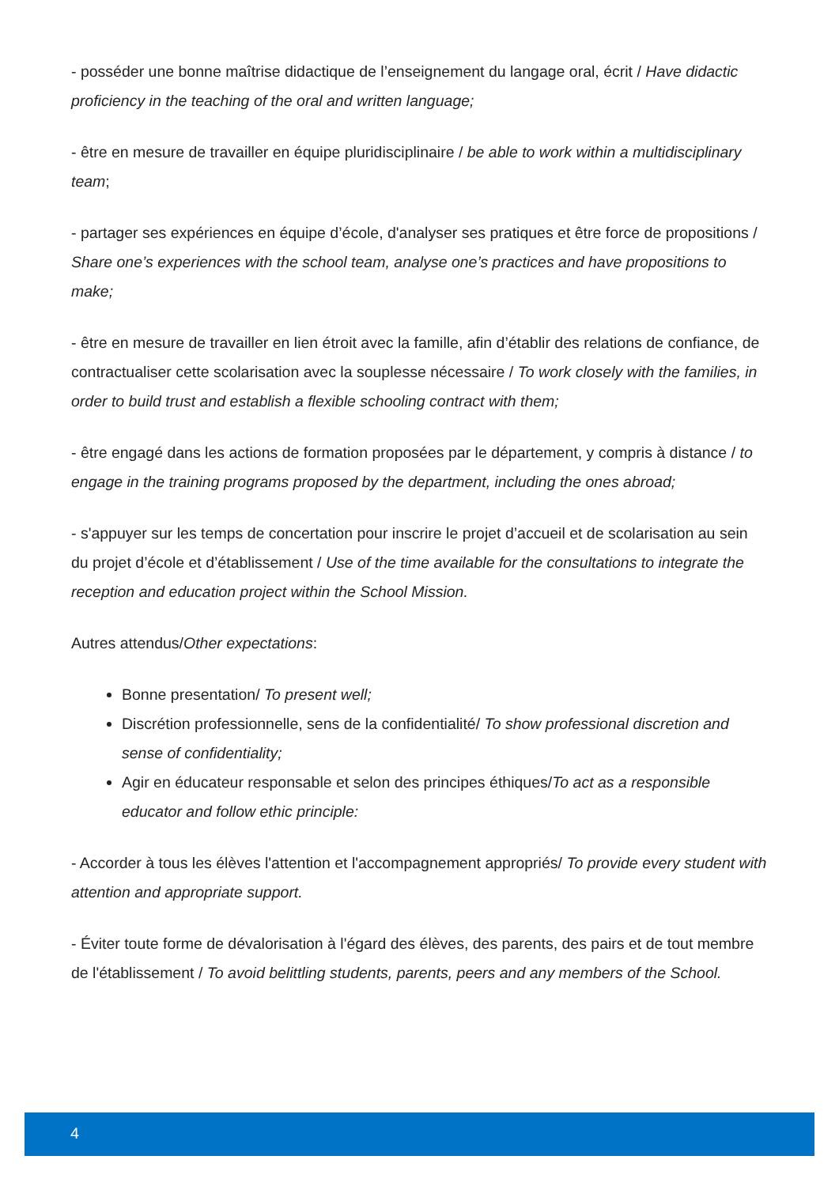- posséder une bonne maîtrise didactique de l’enseignement du langage oral, écrit / Have didactic proficiency in the teaching of the oral and written language;
- être en mesure de travailler en équipe pluridisciplinaire / be able to work within a multidisciplinary team;
- partager ses expériences en équipe d’école, d'analyser ses pratiques et être force de propositions / Share one’s experiences with the school team, analyse one’s practices and have propositions to make;
- être en mesure de travailler en lien étroit avec la famille, afin d’établir des relations de confiance, de contractualiser cette scolarisation avec la souplesse nécessaire / To work closely with the families, in order to build trust and establish a flexible schooling contract with them;
- être engagé dans les actions de formation proposées par le département, y compris à distance / to engage in the training programs proposed by the department, including the ones abroad;
- s'appuyer sur les temps de concertation pour inscrire le projet d’accueil et de scolarisation au sein du projet d’école et d’établissement / Use of the time available for the consultations to integrate the reception and education project within the School Mission.
Autres attendus/Other expectations:
Bonne presentation/ To present well;
Discrétion professionnelle, sens de la confidentialité/ To show professional discretion and sense of confidentiality;
Agir en éducateur responsable et selon des principes éthiques/To act as a responsible educator and follow ethic principle:
- Accorder à tous les élèves l'attention et l'accompagnement appropriés/ To provide every student with attention and appropriate support.
- Éviter toute forme de dévalorisation à l'égard des élèves, des parents, des pairs et de tout membre de l'établissement / To avoid belittling students, parents, peers and any members of the School.
4